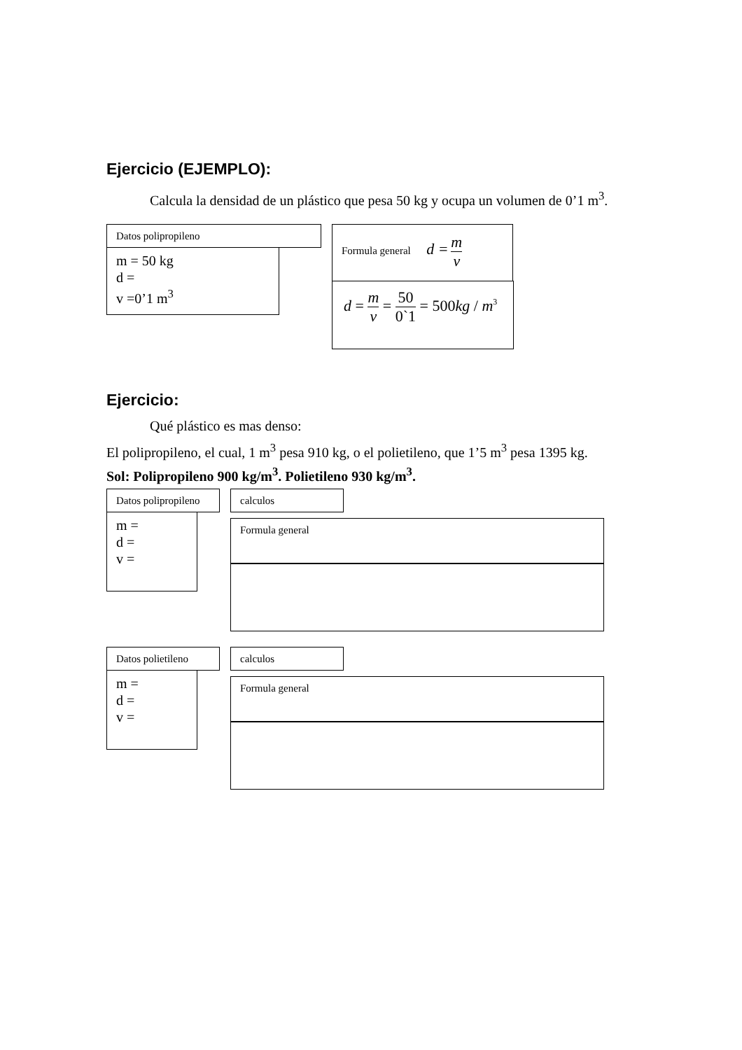Ejercicio (EJEMPLO):
Calcula la densidad de un plástico que pesa 50 kg y ocupa un volumen de 0’1 m<sup>3</sup>.
Datos polipropileno
m = 50 kg
d =
v =0’1 m<sup>3</sup>
Formula general d = m v
d = m v = 50 0`1 = 500kg / m<sup>3</sup>
Ejercicio:
Qué plástico es mas denso:
El polipropileno, el cual, 1 m<sup>3</sup> pesa 910 kg, o el polietileno, que 1’5 m<sup>3</sup> pesa 1395 kg.
Sol: Polipropileno 900 kg/m<sup>3</sup>. Polietileno 930 kg/m<sup>3</sup>.
Datos polipropileno
m =
d =
v =
calculos
Formula general
Datos polietileno
m =
d =
v =
calculos
Formula general